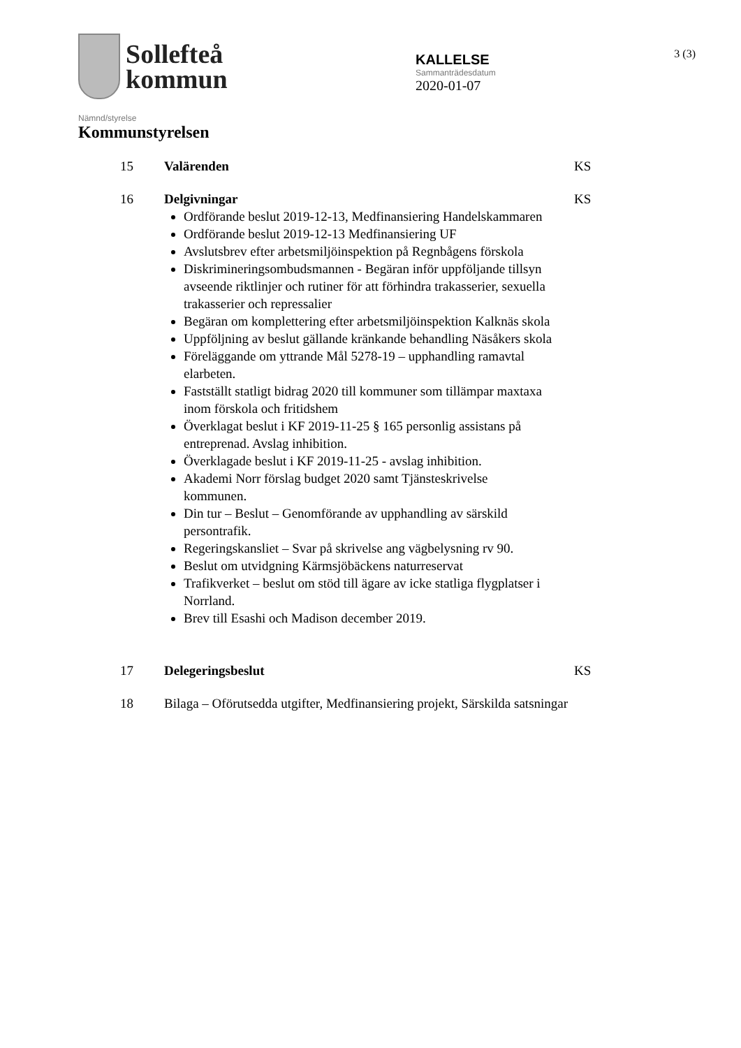Sollefteå
kommun
KALLELSE
Sammanträdesdatum
2020-01-07
3 (3)
Nämnd/styrelse
Kommunstyrelsen
15 Valärenden KS
16 Delgivningar KS
Ordförande beslut 2019-12-13, Medfinansiering Handelskammaren
Ordförande beslut 2019-12-13 Medfinansiering UF
Avslutsbrev efter arbetsmiljöinspektion på Regnbågens förskola
Diskrimineringsombudsmannen - Begäran inför uppföljande tillsyn avseende riktlinjer och rutiner för att förhindra trakasserier, sexuella trakasserier och repressalier
Begäran om komplettering efter arbetsmiljöinspektion Kalknäs skola
Uppföljning av beslut gällande kränkande behandling Näsåkers skola
Föreläggande om yttrande Mål 5278-19 – upphandling ramavtal elarbeten.
Fastställt statligt bidrag 2020 till kommuner som tillämpar maxtaxa inom förskola och fritidshem
Överklagat beslut i KF 2019-11-25 § 165 personlig assistans på entreprenad. Avslag inhibition.
Överklagade beslut i KF 2019-11-25 - avslag inhibition.
Akademi Norr förslag budget 2020 samt Tjänsteskrivelse kommunen.
Din tur – Beslut – Genomförande av upphandling av särskild persontrafik.
Regeringskansliet – Svar på skrivelse ang vägbelysning rv 90.
Beslut om utvidgning Kärmsjöbäckens naturreservat
Trafikverket – beslut om stöd till ägare av icke statliga flygplatser i Norrland.
Brev till Esashi och Madison december 2019.
17 Delegeringsbeslut KS
18 Bilaga – Oförutsedda utgifter, Medfinansiering projekt, Särskilda satsningar